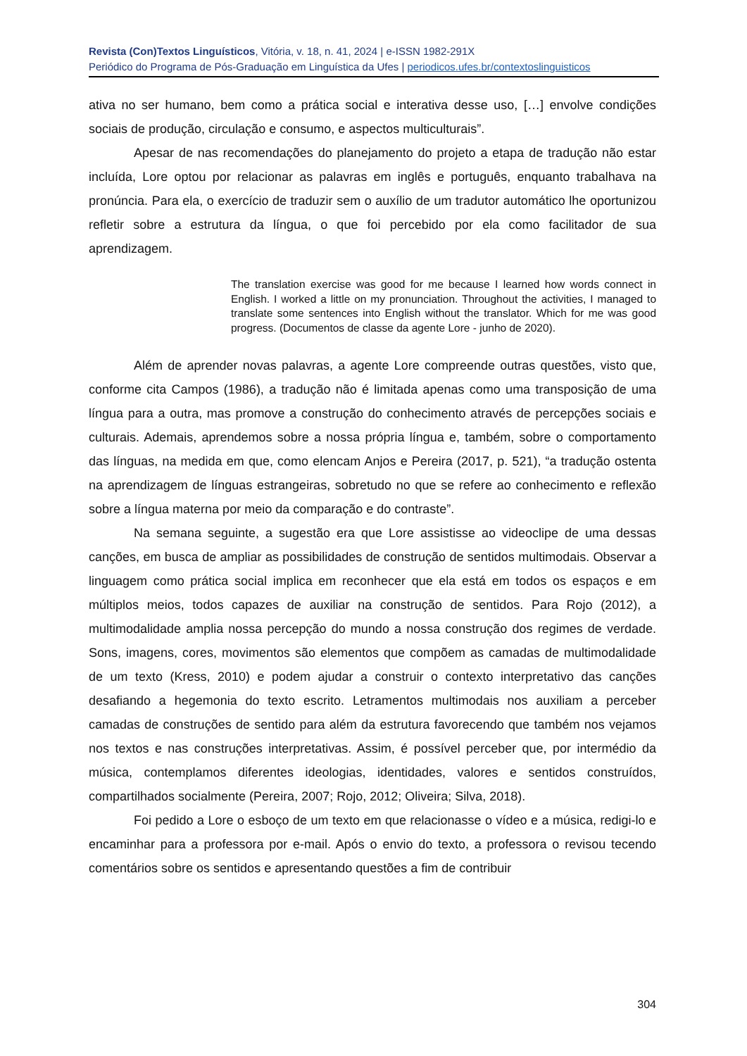Revista (Con)Textos Linguísticos, Vitória, v. 18, n. 41, 2024 | e-ISSN 1982-291X
Periódico do Programa de Pós-Graduação em Linguística da Ufes | periodicos.ufes.br/contextoslinguisticos
ativa no ser humano, bem como a prática social e interativa desse uso, […] envolve condições sociais de produção, circulação e consumo, e aspectos multiculturais”.
Apesar de nas recomendações do planejamento do projeto a etapa de tradução não estar incluída, Lore optou por relacionar as palavras em inglês e português, enquanto trabalhava na pronúncia. Para ela, o exercício de traduzir sem o auxílio de um tradutor automático lhe oportunizou refletir sobre a estrutura da língua, o que foi percebido por ela como facilitador de sua aprendizagem.
The translation exercise was good for me because I learned how words connect in English. I worked a little on my pronunciation. Throughout the activities, I managed to translate some sentences into English without the translator. Which for me was good progress. (Documentos de classe da agente Lore - junho de 2020).
Além de aprender novas palavras, a agente Lore compreende outras questões, visto que, conforme cita Campos (1986), a tradução não é limitada apenas como uma transposição de uma língua para a outra, mas promove a construção do conhecimento através de percepções sociais e culturais. Ademais, aprendemos sobre a nossa própria língua e, também, sobre o comportamento das línguas, na medida em que, como elencam Anjos e Pereira (2017, p. 521), “a tradução ostenta na aprendizagem de línguas estrangeiras, sobretudo no que se refere ao conhecimento e reflexão sobre a língua materna por meio da comparação e do contraste”.
Na semana seguinte, a sugestão era que Lore assistisse ao videoclipe de uma dessas canções, em busca de ampliar as possibilidades de construção de sentidos multimodais. Observar a linguagem como prática social implica em reconhecer que ela está em todos os espaços e em múltiplos meios, todos capazes de auxiliar na construção de sentidos. Para Rojo (2012), a multimodalidade amplia nossa percepção do mundo a nossa construção dos regimes de verdade. Sons, imagens, cores, movimentos são elementos que compõem as camadas de multimodalidade de um texto (Kress, 2010) e podem ajudar a construir o contexto interpretativo das canções desafiando a hegemonia do texto escrito. Letramentos multimodais nos auxiliam a perceber camadas de construções de sentido para além da estrutura favorecendo que também nos vejamos nos textos e nas construções interpretativas. Assim, é possível perceber que, por intermédio da música, contemplamos diferentes ideologias, identidades, valores e sentidos construídos, compartilhados socialmente (Pereira, 2007; Rojo, 2012; Oliveira; Silva, 2018).
Foi pedido a Lore o esboço de um texto em que relacionasse o vídeo e a música, redigi-lo e encaminhar para a professora por e-mail. Após o envio do texto, a professora o revisou tecendo comentários sobre os sentidos e apresentando questões a fim de contribuir
304